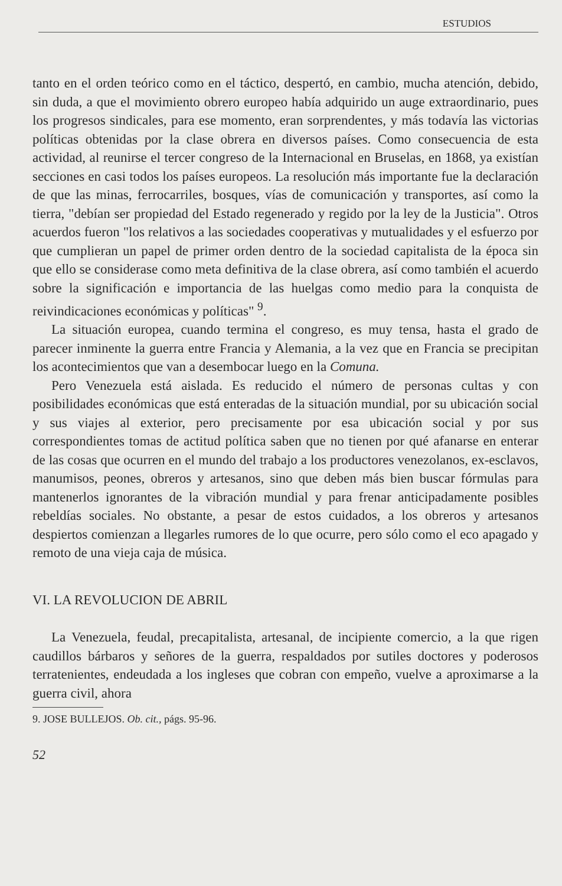ESTUDIOS
tanto en el orden teórico como en el táctico, despertó, en cambio, mucha atención, debido, sin duda, a que el movimiento obrero europeo había adquirido un auge extraordinario, pues los progresos sindicales, para ese momento, eran sorprendentes, y más todavía las victorias políticas obtenidas por la clase obrera en diversos países. Como consecuencia de esta actividad, al reunirse el tercer congreso de la Internacional en Bruselas, en 1868, ya existían secciones en casi todos los países europeos. La resolución más importante fue la declaración de que las minas, ferrocarriles, bosques, vías de comunicación y transportes, así como la tierra, "debían ser propiedad del Estado regenerado y regido por la ley de la Justicia". Otros acuerdos fueron "los relativos a las sociedades cooperativas y mutualidades y el esfuerzo por que cumplieran un papel de primer orden dentro de la sociedad capitalista de la época sin que ello se considerase como meta definitiva de la clase obrera, así como también el acuerdo sobre la significación e importancia de las huelgas como medio para la conquista de reivindicaciones económicas y políticas" <sup>9</sup>.
La situación europea, cuando termina el congreso, es muy tensa, hasta el grado de parecer inminente la guerra entre Francia y Alemania, a la vez que en Francia se precipitan los acontecimientos que van a desembocar luego en la Comuna.
Pero Venezuela está aislada. Es reducido el número de personas cultas y con posibilidades económicas que está enteradas de la situación mundial, por su ubicación social y sus viajes al exterior, pero precisamente por esa ubicación social y por sus correspondientes tomas de actitud política saben que no tienen por qué afanarse en enterar de las cosas que ocurren en el mundo del trabajo a los productores venezolanos, ex-esclavos, manumisos, peones, obreros y artesanos, sino que deben más bien buscar fórmulas para mantenerlos ignorantes de la vibración mundial y para frenar anticipadamente posibles rebeldías sociales. No obstante, a pesar de estos cuidados, a los obreros y artesanos despiertos comienzan a llegarles rumores de lo que ocurre, pero sólo como el eco apagado y remoto de una vieja caja de música.
VI. LA REVOLUCION DE ABRIL
La Venezuela, feudal, precapitalista, artesanal, de incipiente comercio, a la que rigen caudillos bárbaros y señores de la guerra, respaldados por sutiles doctores y poderosos terratenientes, endeudada a los ingleses que cobran con empeño, vuelve a aproximarse a la guerra civil, ahora
9. JOSE BULLEJOS. Ob. cit., págs. 95-96.
52